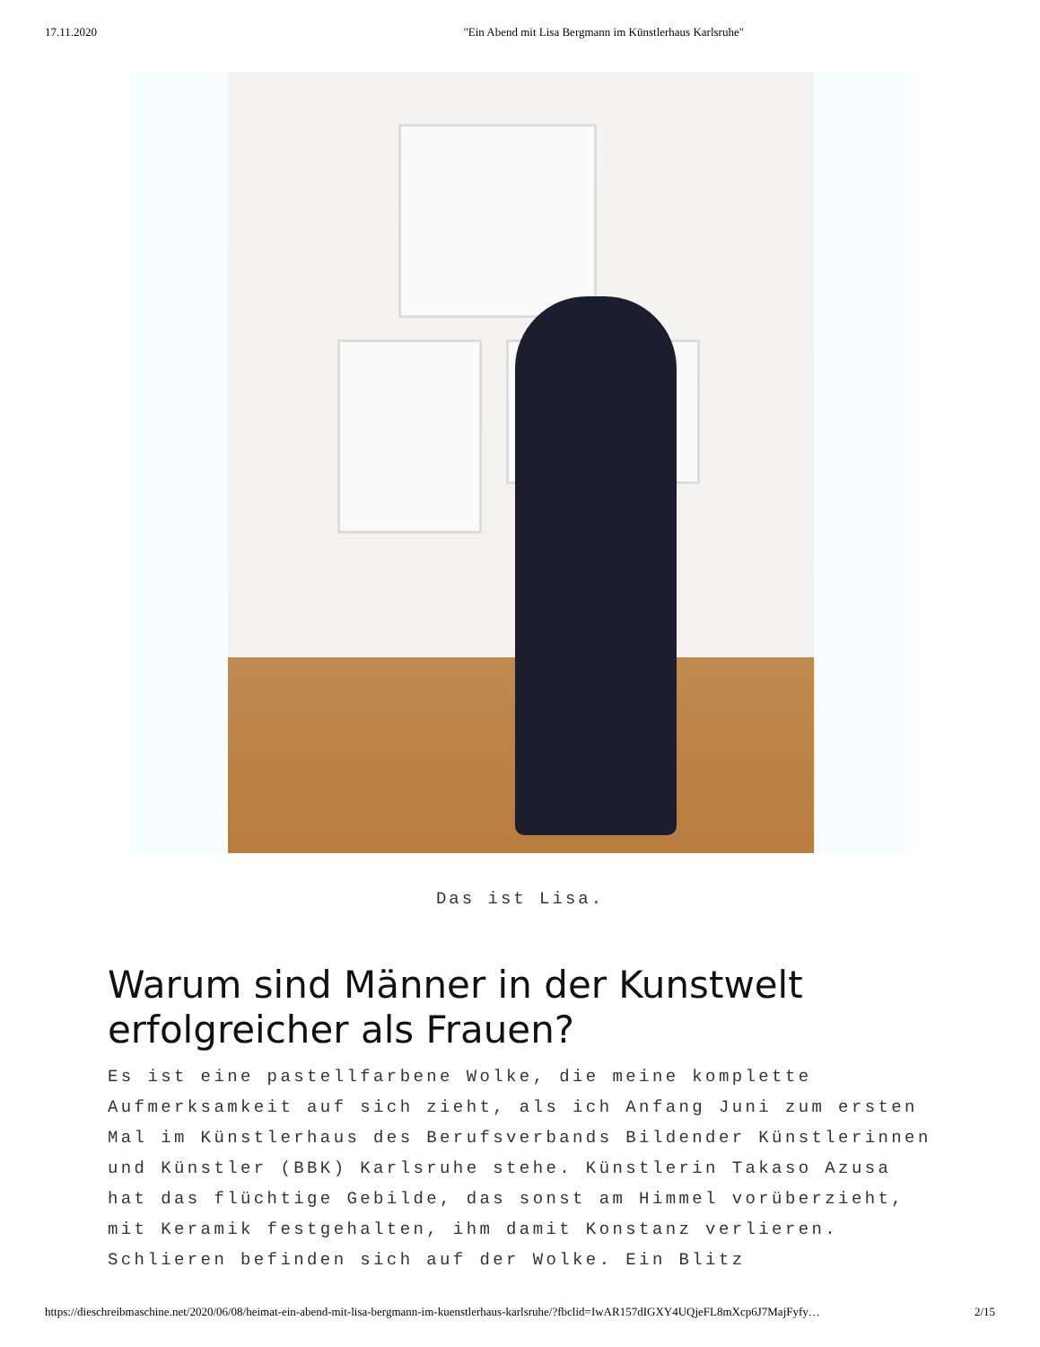17.11.2020 "Ein Abend mit Lisa Bergmann im Künstlerhaus Karlsruhe"
Das ist Lisa.
Warum sind Männer in der Kunstwelt erfolgreicher als Frauen?
Es ist eine pastellfarbene Wolke, die meine komplette Aufmerksamkeit auf sich zieht, als ich Anfang Juni zum ersten Mal im Künstlerhaus des Berufsverbands Bildender Künstlerinnen und Künstler (BBK) Karlsruhe stehe. Künstlerin Takaso Azusa hat das flüchtige Gebilde, das sonst am Himmel vorüberzieht, mit Keramik festgehalten, ihm damit Konstanz verlieren. Schlieren befinden sich auf der Wolke. Ein Blitz
https://dieschreibmaschine.net/2020/06/08/heimat-ein-abend-mit-lisa-bergmann-im-kuenstlerhaus-karlsruhe/?fbclid=IwAR157dIGXY4UQjeFL8mXcp6J7MajFyfy… 2/15